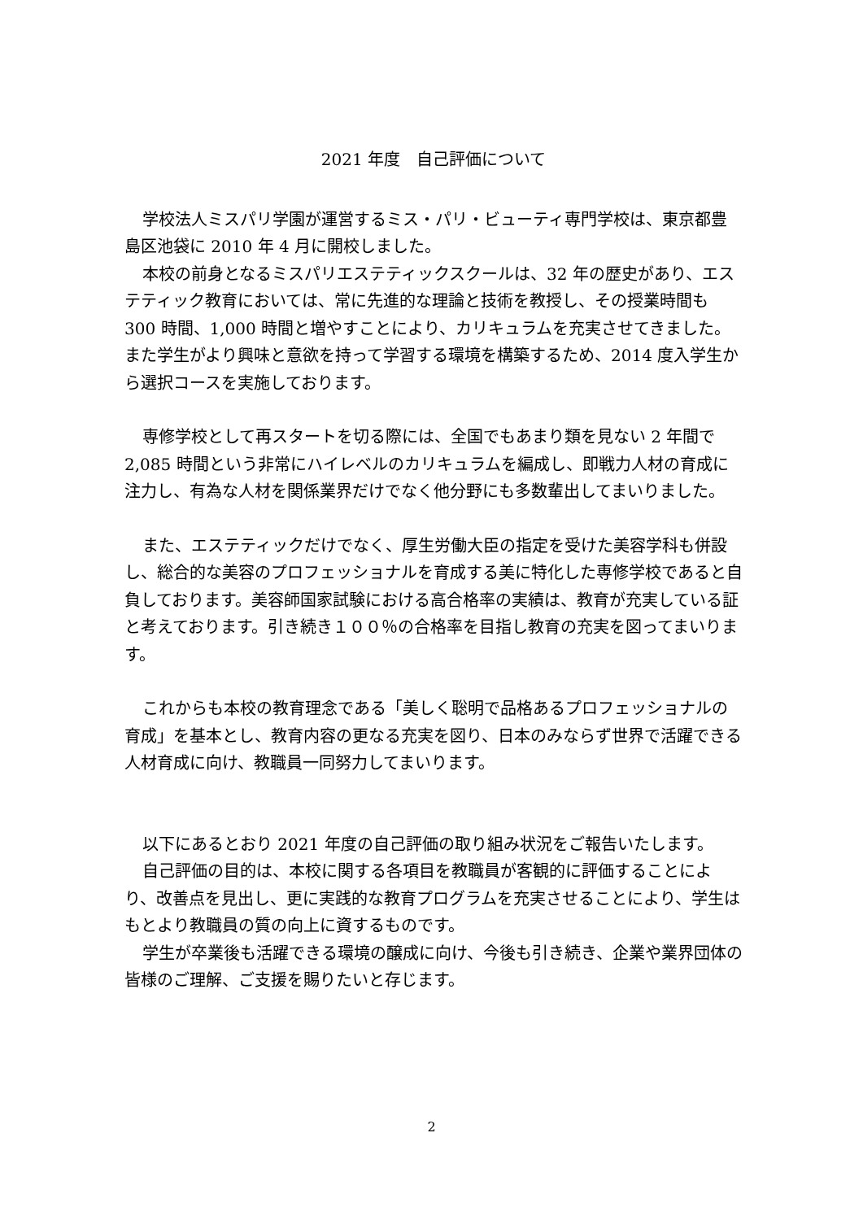2021 年度　自己評価について
学校法人ミスパリ学園が運営するミス・パリ・ビューティ専門学校は、東京都豊島区池袋に 2010 年 4 月に開校しました。
本校の前身となるミスパリエステティックスクールは、32 年の歴史があり、エステティック教育においては、常に先進的な理論と技術を教授し、その授業時間も 300 時間、1,000 時間と増やすことにより、カリキュラムを充実させてきました。また学生がより興味と意欲を持って学習する環境を構築するため、2014 度入学生から選択コースを実施しております。
専修学校として再スタートを切る際には、全国でもあまり類を見ない 2 年間で 2,085 時間という非常にハイレベルのカリキュラムを編成し、即戦力人材の育成に注力し、有為な人材を関係業界だけでなく他分野にも多数輩出してまいりました。
また、エステティックだけでなく、厚生労働大臣の指定を受けた美容学科も併設し、総合的な美容のプロフェッショナルを育成する美に特化した専修学校であると自負しております。美容師国家試験における高合格率の実績は、教育が充実している証と考えております。引き続き１００％の合格率を目指し教育の充実を図ってまいります。
これからも本校の教育理念である「美しく聡明で品格あるプロフェッショナルの育成」を基本とし、教育内容の更なる充実を図り、日本のみならず世界で活躍できる人材育成に向け、教職員一同努力してまいります。
以下にあるとおり 2021 年度の自己評価の取り組み状況をご報告いたします。
自己評価の目的は、本校に関する各項目を教職員が客観的に評価することにより、改善点を見出し、更に実践的な教育プログラムを充実させることにより、学生はもとより教職員の質の向上に資するものです。
学生が卒業後も活躍できる環境の醸成に向け、今後も引き続き、企業や業界団体の皆様のご理解、ご支援を賜りたいと存じます。
2